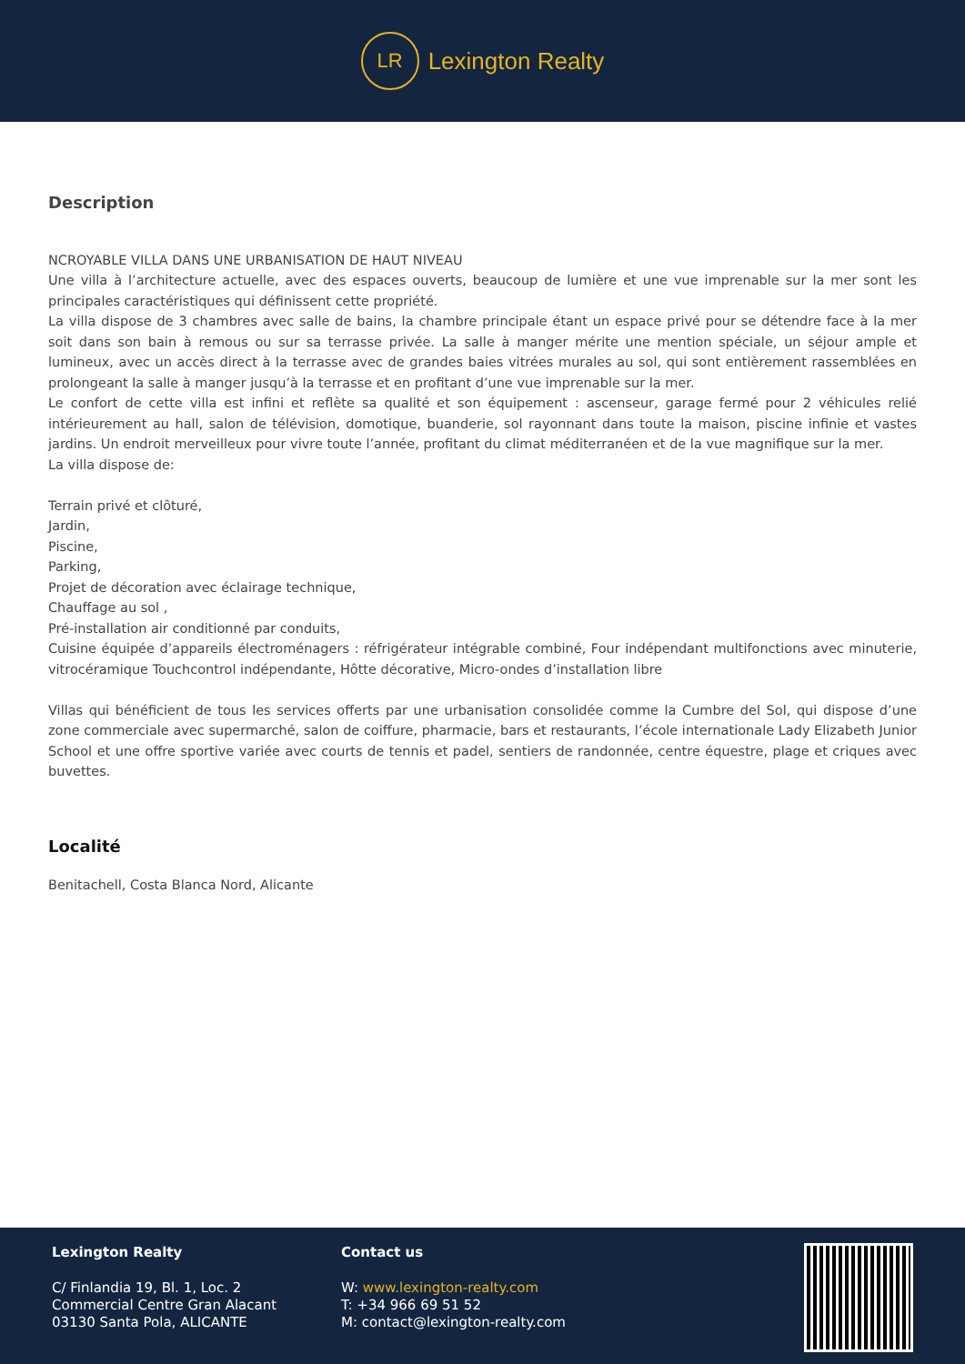LR
Lexington Realty
Description
NCROYABLE VILLA DANS UNE URBANISATION DE HAUT NIVEAU
Une villa à l’architecture actuelle, avec des espaces ouverts, beaucoup de lumière et une vue imprenable sur la mer sont les principales caractéristiques qui définissent cette propriété.
La villa dispose de 3 chambres avec salle de bains, la chambre principale étant un espace privé pour se détendre face à la mer soit dans son bain à remous ou sur sa terrasse privée. La salle à manger mérite une mention spéciale, un séjour ample et lumineux, avec un accès direct à la terrasse avec de grandes baies vitrées murales au sol, qui sont entièrement rassemblées en prolongeant la salle à manger jusqu’à la terrasse et en profitant d’une vue imprenable sur la mer.
Le confort de cette villa est infini et reflète sa qualité et son équipement : ascenseur, garage fermé pour 2 véhicules relié intérieurement au hall, salon de télévision, domotique, buanderie, sol rayonnant dans toute la maison, piscine infinie et vastes jardins. Un endroit merveilleux pour vivre toute l’année, profitant du climat méditerranéen et de la vue magnifique sur la mer.
La villa dispose de:
Terrain privé et clôturé,
Jardin,
Piscine,
Parking,
Projet de décoration avec éclairage technique,
Chauffage au sol ,
Pré-installation air conditionné par conduits,
Cuisine équipée d’appareils électroménagers : réfrigérateur intégrable combiné, Four indépendant multifonctions avec minuterie, vitrocéramique Touchcontrol indépendante, Hôtte décorative, Micro-ondes d’installation libre
Villas qui bénéficient de tous les services offerts par une urbanisation consolidée comme la Cumbre del Sol, qui dispose d’une zone commerciale avec supermarché, salon de coiffure, pharmacie, bars et restaurants, l’école internationale Lady Elizabeth Junior School et une offre sportive variée avec courts de tennis et padel, sentiers de randonnée, centre équestre, plage et criques avec buvettes.
Localité
Benitachell, Costa Blanca Nord, Alicante
Lexington Realty
C/ Finlandia 19, Bl. 1, Loc. 2
Commercial Centre Gran Alacant
03130 Santa Pola, ALICANTE
Contact us
W: www.lexington-realty.com
T: +34 966 69 51 52
M: contact@lexington-realty.com